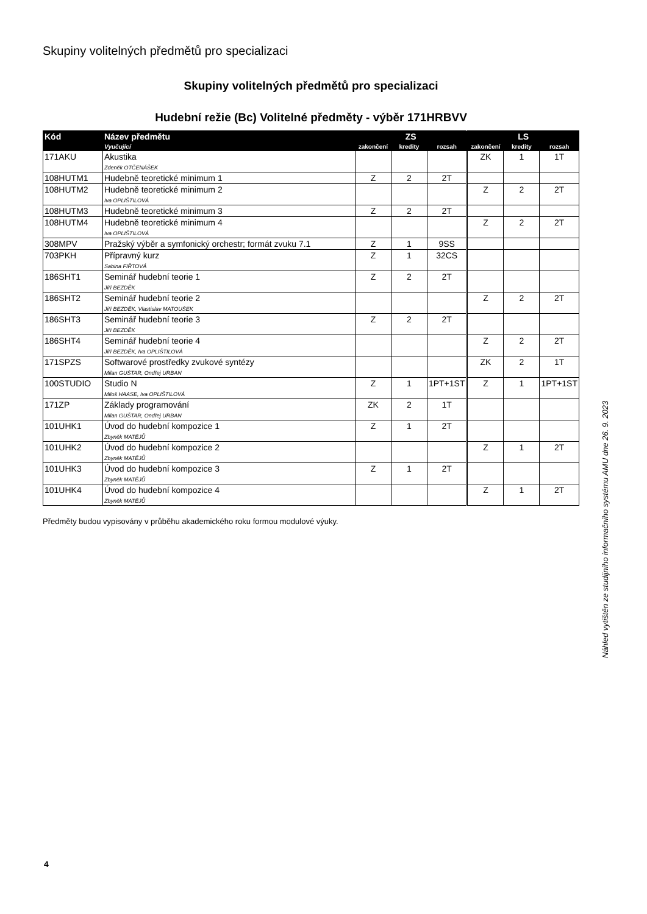Skupiny volitelných předmětů pro specializaci
Skupiny volitelných předmětů pro specializaci
Hudební režie (Bc) Volitelné předměty - výběr 171HRBVV
| Kód | Název předmětu | ZS | | | LS | | |
| --- | --- | --- | --- | --- | --- | --- | --- |
| | Vyučující | zakončení | kredity | rozsah | zakončení | kredity | rozsah |
| 171AKU | Akustika Zdeněk OTČENÁŠEK | | | | ZK | 1 | 1T |
| 108HUTM1 | Hudebně teoretické minimum 1 | Z | 2 | 2T | | | |
| 108HUTM2 | Hudebně teoretické minimum 2 Iva OPLIŠTILOVÁ | | | | Z | 2 | 2T |
| 108HUTM3 | Hudebně teoretické minimum 3 | Z | 2 | 2T | | | |
| 108HUTM4 | Hudebně teoretické minimum 4 Iva OPLIŠTILOVÁ | | | | Z | 2 | 2T |
| 308MPV | Pražský výběr a symfonický orchestr; formát zvuku 7.1 | Z | 1 | 9SS | | | |
| 703PKH | Přípravný kurz Sabina FIŘTOVÁ | Z | 1 | 32CS | | | |
| 186SHT1 | Seminář hudební teorie 1 Jiří BEZDĚK | Z | 2 | 2T | | | |
| 186SHT2 | Seminář hudební teorie 2 Jiří BEZDĚK, Vlastislav MATOUŠEK | | | | Z | 2 | 2T |
| 186SHT3 | Seminář hudební teorie 3 Jiří BEZDĚK | Z | 2 | 2T | | | |
| 186SHT4 | Seminář hudební teorie 4 Jiří BEZDĚK, Iva OPLIŠTILOVÁ | | | | Z | 2 | 2T |
| 171SPZS | Softwarové prostředky zvukové syntézy Milan GUŠTAR, Ondřej URBAN | | | | ZK | 2 | 1T |
| 100STUDIO | Studio N Miloš HAASE, Iva OPLIŠTILOVÁ | Z | 1 | 1PT+1ST | Z | 1 | 1PT+1ST |
| 171ZP | Základy programování Milan GUŠTAR, Ondřej URBAN | ZK | 2 | 1T | | | |
| 101UHK1 | Úvod do hudební kompozice 1 Zbyněk MATĚJŮ | Z | 1 | 2T | | | |
| 101UHK2 | Úvod do hudební kompozice 2 Zbyněk MATĚJŮ | | | | Z | 1 | 2T |
| 101UHK3 | Úvod do hudební kompozice 3 Zbyněk MATĚJŮ | Z | 1 | 2T | | | |
| 101UHK4 | Úvod do hudební kompozice 4 Zbyněk MATĚJŮ | | | | Z | 1 | 2T |
Předměty budou vypisovány v průběhu akademického roku formou modulové výuky.
Náhled vytištěn ze studijního informačního systému AMU dne 26. 9. 2023
4